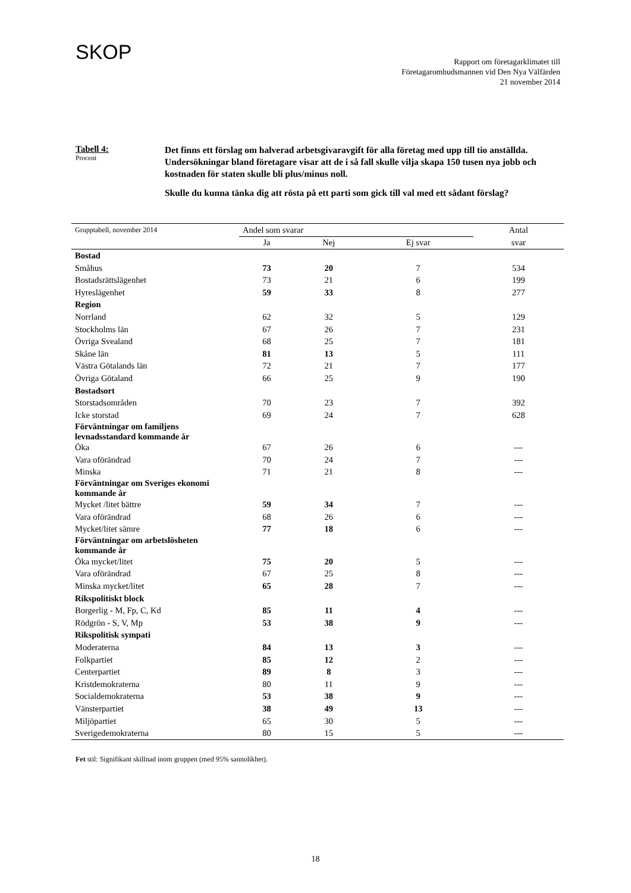SKOP
Rapport om företagarklimatet till
Företagarombudsmannen vid Den Nya Välfärden
21 november 2014
Tabell 4:
Procent
Det finns ett förslag om halverad arbetsgivaravgift för alla företag med upp till tio anställda. Undersökningar bland företagare visar att de i så fall skulle vilja skapa 150 tusen nya jobb och kostnaden för staten skulle bli plus/minus noll.
Skulle du kunna tänka dig att rösta på ett parti som gick till val med ett sådant förslag?
| Grupptabell, november 2014 | Andel som svarar | | | Antal |
| | Ja | Nej | Ej svar | svar |
| Bostad | | | | |
| Småhus | 73 | 20 | 7 | 534 |
| Bostadsrättslägenhet | 73 | 21 | 6 | 199 |
| Hyreslägenhet | 59 | 33 | 8 | 277 |
| Region | | | | |
| Norrland | 62 | 32 | 5 | 129 |
| Stockholms län | 67 | 26 | 7 | 231 |
| Övriga Svealand | 68 | 25 | 7 | 181 |
| Skåne län | 81 | 13 | 5 | 111 |
| Västra Götalands län | 72 | 21 | 7 | 177 |
| Övriga Götaland | 66 | 25 | 9 | 190 |
| Bostadsort | | | | |
| Storstadsområden | 70 | 23 | 7 | 392 |
| Icke storstad | 69 | 24 | 7 | 628 |
| Förväntningar om familjens levnadsstandard kommande år | | | | |
| Öka | 67 | 26 | 6 | --- |
| Vara oförändrad | 70 | 24 | 7 | --- |
| Minska | 71 | 21 | 8 | --- |
| Förväntningar om Sveriges ekonomi kommande år | | | | |
| Mycket /litet bättre | 59 | 34 | 7 | --- |
| Vara oförändrad | 68 | 26 | 6 | --- |
| Mycket/litet sämre | 77 | 18 | 6 | --- |
| Förväntningar om arbetslösheten kommande år | | | | |
| Öka mycket/litet | 75 | 20 | 5 | --- |
| Vara oförändrad | 67 | 25 | 8 | --- |
| Minska mycket/litet | 65 | 28 | 7 | --- |
| Rikspolitiskt block | | | | |
| Borgerlig - M, Fp, C, Kd | 85 | 11 | 4 | --- |
| Rödgrön - S, V, Mp | 53 | 38 | 9 | --- |
| Rikspolitisk sympati | | | | |
| Moderaterna | 84 | 13 | 3 | --- |
| Folkpartiet | 85 | 12 | 2 | --- |
| Centerpartiet | 89 | 8 | 3 | --- |
| Kristdemokraterna | 80 | 11 | 9 | --- |
| Socialdemokraterna | 53 | 38 | 9 | --- |
| Vänsterpartiet | 38 | 49 | 13 | --- |
| Miljöpartiet | 65 | 30 | 5 | --- |
| Sverigedemokraterna | 80 | 15 | 5 | --- |
Fet stil: Signifikant skillnad inom gruppen (med 95% sannolikhet).
18